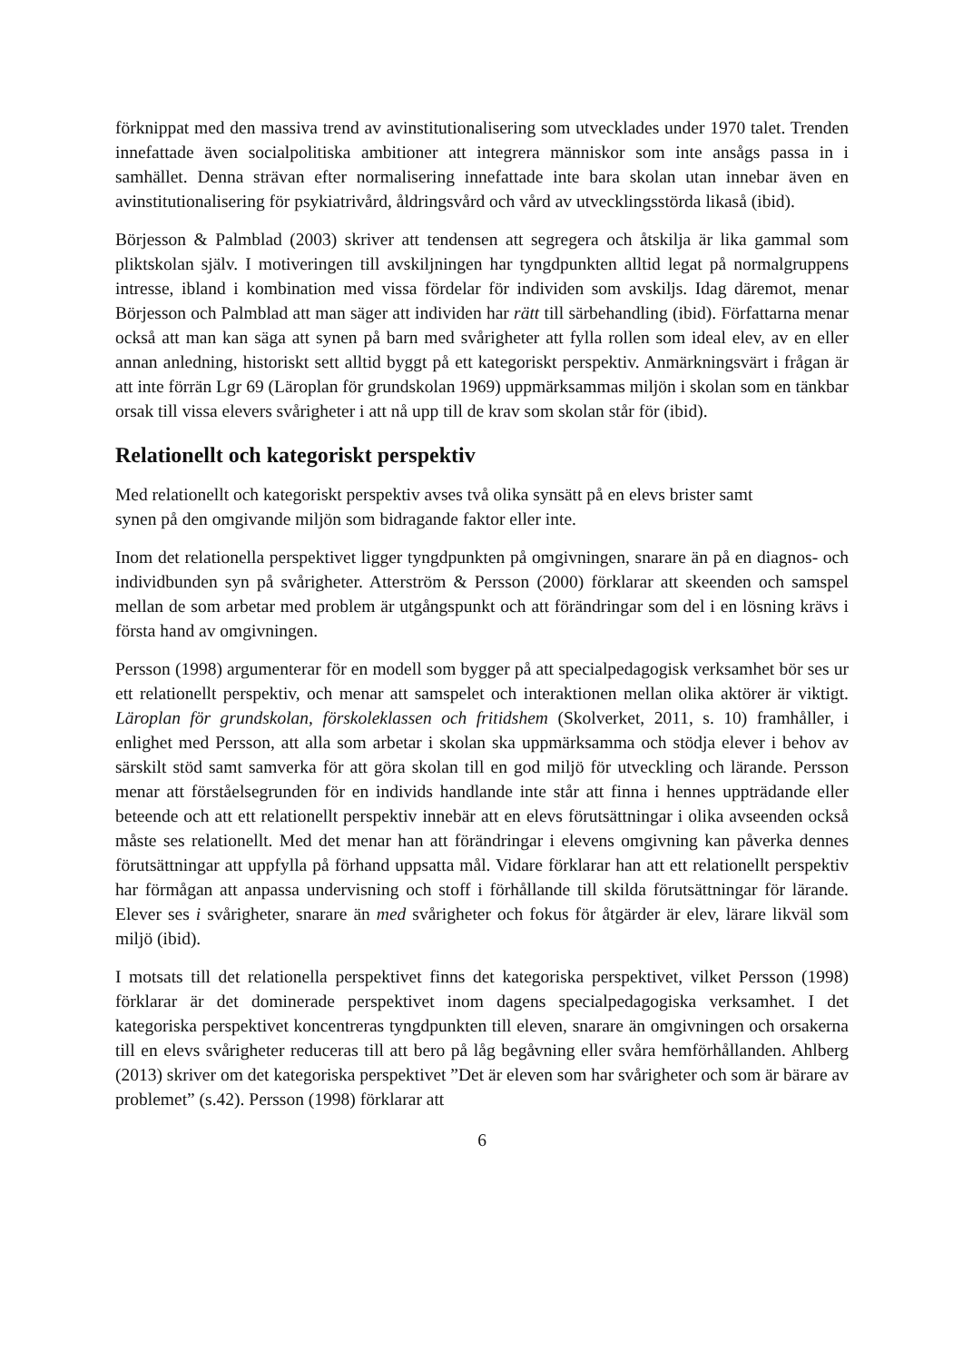förknippat med den massiva trend av avinstitutionalisering som utvecklades under 1970 talet. Trenden innefattade även socialpolitiska ambitioner att integrera människor som inte ansågs passa in i samhället. Denna strävan efter normalisering innefattade inte bara skolan utan innebar även en avinstitutionalisering för psykiatrivård, åldringsvård och vård av utvecklingsstörda likaså (ibid).
Börjesson & Palmblad (2003) skriver att tendensen att segregera och åtskilja är lika gammal som pliktskolan själv. I motiveringen till avskiljningen har tyngdpunkten alltid legat på normalgruppens intresse, ibland i kombination med vissa fördelar för individen som avskiljs. Idag däremot, menar Börjesson och Palmblad att man säger att individen har rätt till särbehandling (ibid). Författarna menar också att man kan säga att synen på barn med svårigheter att fylla rollen som ideal elev, av en eller annan anledning, historiskt sett alltid byggt på ett kategoriskt perspektiv. Anmärkningsvärt i frågan är att inte förrän Lgr 69 (Läroplan för grundskolan 1969) uppmärksammas miljön i skolan som en tänkbar orsak till vissa elevers svårigheter i att nå upp till de krav som skolan står för (ibid).
Relationellt och kategoriskt perspektiv
Med relationellt och kategoriskt perspektiv avses två olika synsätt på en elevs brister samt
synen på den omgivande miljön som bidragande faktor eller inte.
Inom det relationella perspektivet ligger tyngdpunkten på omgivningen, snarare än på en diagnos- och individbunden syn på svårigheter. Atterström & Persson (2000) förklarar att skeenden och samspel mellan de som arbetar med problem är utgångspunkt och att förändringar som del i en lösning krävs i första hand av omgivningen.
Persson (1998) argumenterar för en modell som bygger på att specialpedagogisk verksamhet bör ses ur ett relationellt perspektiv, och menar att samspelet och interaktionen mellan olika aktörer är viktigt. Läroplan för grundskolan, förskoleklassen och fritidshem (Skolverket, 2011, s. 10) framhåller, i enlighet med Persson, att alla som arbetar i skolan ska uppmärksamma och stödja elever i behov av särskilt stöd samt samverka för att göra skolan till en god miljö för utveckling och lärande. Persson menar att förståelsegrunden för en individs handlande inte står att finna i hennes uppträdande eller beteende och att ett relationellt perspektiv innebär att en elevs förutsättningar i olika avseenden också måste ses relationellt. Med det menar han att förändringar i elevens omgivning kan påverka dennes förutsättningar att uppfylla på förhand uppsatta mål. Vidare förklarar han att ett relationellt perspektiv har förmågan att anpassa undervisning och stoff i förhållande till skilda förutsättningar för lärande. Elever ses i svårigheter, snarare än med svårigheter och fokus för åtgärder är elev, lärare likväl som miljö (ibid).
I motsats till det relationella perspektivet finns det kategoriska perspektivet, vilket Persson (1998) förklarar är det dominerade perspektivet inom dagens specialpedagogiska verksamhet. I det kategoriska perspektivet koncentreras tyngdpunkten till eleven, snarare än omgivningen och orsakerna till en elevs svårigheter reduceras till att bero på låg begåvning eller svåra hemförhållanden. Ahlberg (2013) skriver om det kategoriska perspektivet ”Det är eleven som har svårigheter och som är bärare av problemet” (s.42). Persson (1998) förklarar att
6